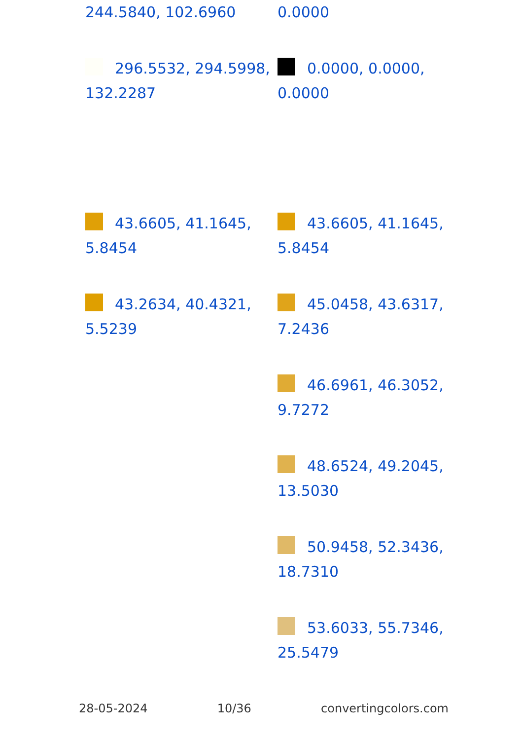244.5840, 102.6960 0.0000
296.5532, 294.5998, 132.2287
0.0000, 0.0000, 0.0000
43.6605, 41.1645, 5.8454
43.6605, 41.1645, 5.8454
43.2634, 40.4321, 5.5239
45.0458, 43.6317, 7.2436
46.6961, 46.3052, 9.7272
48.6524, 49.2045, 13.5030
50.9458, 52.3436, 18.7310
53.6033, 55.7346, 25.5479
28-05-2024 10/36 convertingcolors.com